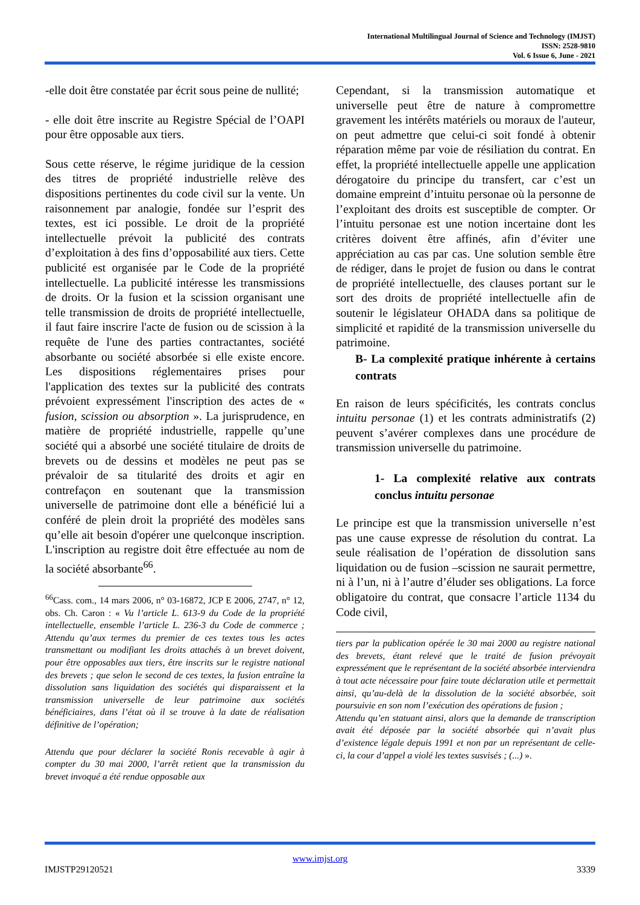International Multilingual Journal of Science and Technology (IMJST)
ISSN: 2528-9810
Vol. 6 Issue 6, June - 2021
-elle doit être constatée par écrit sous peine de nullité;
- elle doit être inscrite au Registre Spécial de l’OAPI pour être opposable aux tiers.
Sous cette réserve, le régime juridique de la cession des titres de propriété industrielle relève des dispositions pertinentes du code civil sur la vente. Un raisonnement par analogie, fondée sur l’esprit des textes, est ici possible. Le droit de la propriété intellectuelle prévoit la publicité des contrats d’exploitation à des fins d’opposabilité aux tiers. Cette publicité est organisée par le Code de la propriété intellectuelle. La publicité intéresse les transmissions de droits. Or la fusion et la scission organisant une telle transmission de droits de propriété intellectuelle, il faut faire inscrire l'acte de fusion ou de scission à la requête de l'une des parties contractantes, société absorbante ou société absorbée si elle existe encore. Les dispositions réglementaires prises pour l'application des textes sur la publicité des contrats prévoient expressément l'inscription des actes de « fusion, scission ou absorption ». La jurisprudence, en matière de propriété industrielle, rappelle qu’une société qui a absorbé une société titulaire de droits de brevets ou de dessins et modèles ne peut pas se prévaloir de sa titularité des droits et agir en contrefaçon en soutenant que la transmission universelle de patrimoine dont elle a bénéficié lui a conféré de plein droit la propriété des modèles sans qu’elle ait besoin d'opérer une quelconque inscription. L'inscription au registre doit être effectuée au nom de la société absorbante<sup>66</sup>.
<sup>66</sup> Cass. com., 14 mars 2006, n° 03-16872, JCP E 2006, 2747, n° 12, obs. Ch. Caron : « Vu l’article L. 613-9 du Code de la propriété intellectuelle, ensemble l’article L. 236-3 du Code de commerce ; Attendu qu’aux termes du premier de ces textes tous les actes transmettant ou modifiant les droits attachés à un brevet doivent, pour être opposables aux tiers, être inscrits sur le registre national des brevets ; que selon le second de ces textes, la fusion entraîne la dissolution sans liquidation des sociétés qui disparaissent et la transmission universelle de leur patrimoine aux sociétés bénéficiaires, dans l’état où il se trouve à la date de réalisation définitive de l’opération;
Attendu que pour déclarer la société Ronis recevable à agir à compter du 30 mai 2000, l’arrêt retient que la transmission du brevet invoqué a été rendue opposable aux
Cependant, si la transmission automatique et universelle peut être de nature à compromettre gravement les intérêts matériels ou moraux de l'auteur, on peut admettre que celui-ci soit fondé à obtenir réparation même par voie de résiliation du contrat. En effet, la propriété intellectuelle appelle une application dérogatoire du principe du transfert, car c’est un domaine empreint d’intuitu personae où la personne de l’exploitant des droits est susceptible de compter. Or l’intuitu personae est une notion incertaine dont les critères doivent être affinés, afin d’éviter une appréciation au cas par cas. Une solution semble être de rédiger, dans le projet de fusion ou dans le contrat de propriété intellectuelle, des clauses portant sur le sort des droits de propriété intellectuelle afin de soutenir le législateur OHADA dans sa politique de simplicité et rapidité de la transmission universelle du patrimoine.
B- La complexité pratique inhérente à certains contrats
En raison de leurs spécificités, les contrats conclus intuitu personae (1) et les contrats administratifs (2) peuvent s’avérer complexes dans une procédure de transmission universelle du patrimoine.
1- La complexité relative aux contrats conclus intuitu personae
Le principe est que la transmission universelle n’est pas une cause expresse de résolution du contrat. La seule réalisation de l’opération de dissolution sans liquidation ou de fusion –scission ne saurait permettre, ni à l’un, ni à l’autre d’éluder ses obligations. La force obligatoire du contrat, que consacre l’article 1134 du Code civil,
tiers par la publication opérée le 30 mai 2000 au registre national des brevets, étant relevé que le traité de fusion prévoyait expressément que le représentant de la société absorbée interviendra à tout acte nécessaire pour faire toute déclaration utile et permettait ainsi, qu’au-delà de la dissolution de la société absorbée, soit poursuivie en son nom l’exécution des opérations de fusion ;
Attendu qu’en statuant ainsi, alors que la demande de transcription avait été déposée par la société absorbée qui n’avait plus d’existence légale depuis 1991 et non par un représentant de celle-ci, la cour d’appel a violé les textes susvisés ; (...) ».
www.imjst.org
IMJSTP29120521 3339